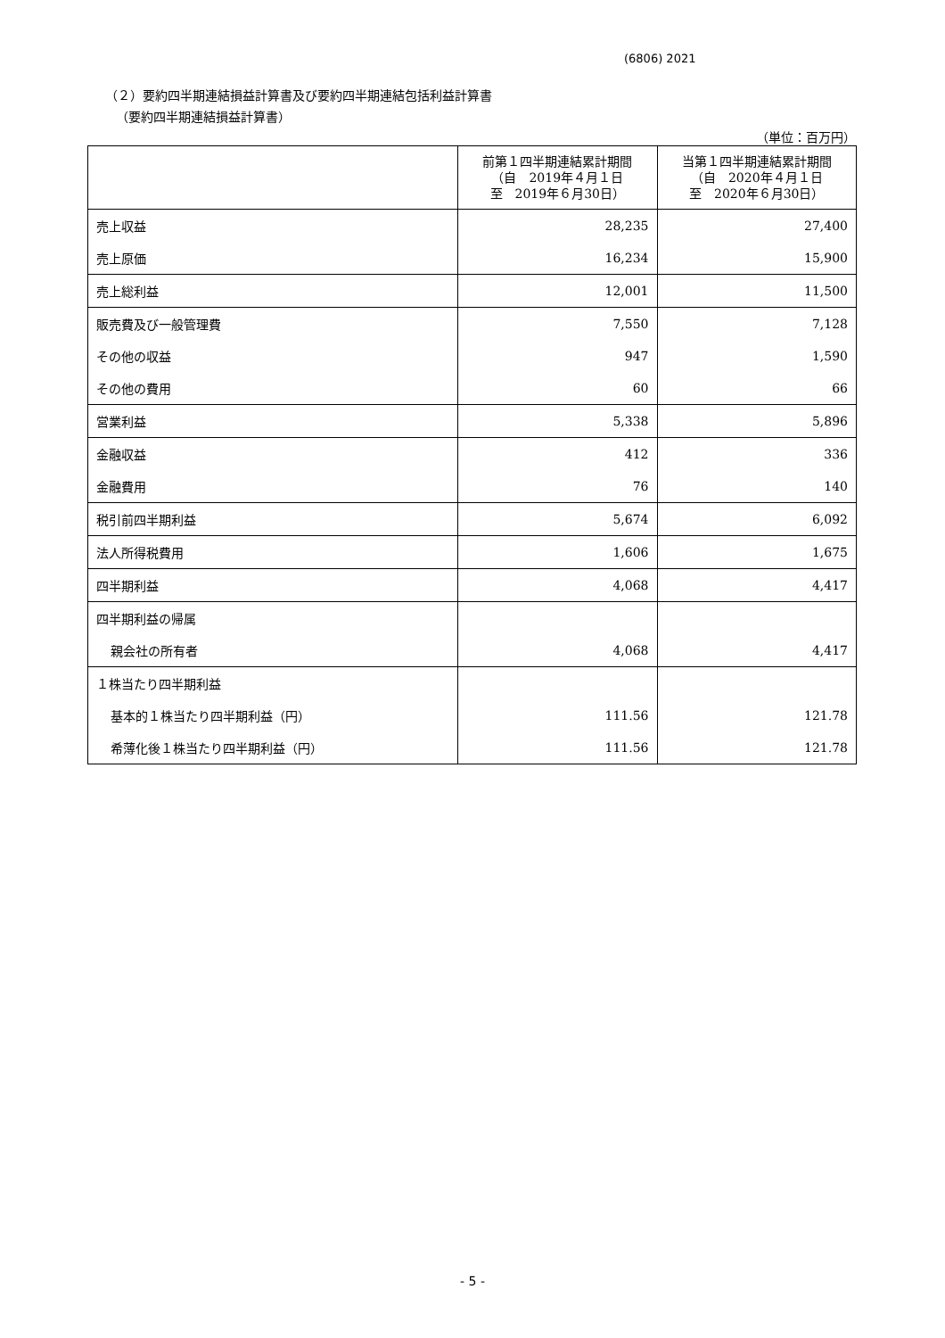(6806) 2021
（２）要約四半期連結損益計算書及び要約四半期連結包括利益計算書
（要約四半期連結損益計算書）
（単位：百万円）
| | 前第１四半期連結累計期間 （自 2019年４月１日 至 2019年６月30日） | 当第１四半期連結累計期間 （自 2020年４月１日 至 2020年６月30日） |
| --- | --- | --- |
| 売上収益 | 28,235 | 27,400 |
| 売上原価 | 16,234 | 15,900 |
| 売上総利益 | 12,001 | 11,500 |
| 販売費及び一般管理費 | 7,550 | 7,128 |
| その他の収益 | 947 | 1,590 |
| その他の費用 | 60 | 66 |
| 営業利益 | 5,338 | 5,896 |
| 金融収益 | 412 | 336 |
| 金融費用 | 76 | 140 |
| 税引前四半期利益 | 5,674 | 6,092 |
| 法人所得税費用 | 1,606 | 1,675 |
| 四半期利益 | 4,068 | 4,417 |
| 四半期利益の帰属 | | |
| 親会社の所有者 | 4,068 | 4,417 |
| １株当たり四半期利益 | | |
| 基本的１株当たり四半期利益（円） | 111.56 | 121.78 |
| 希薄化後１株当たり四半期利益（円） | 111.56 | 121.78 |
- 5 -